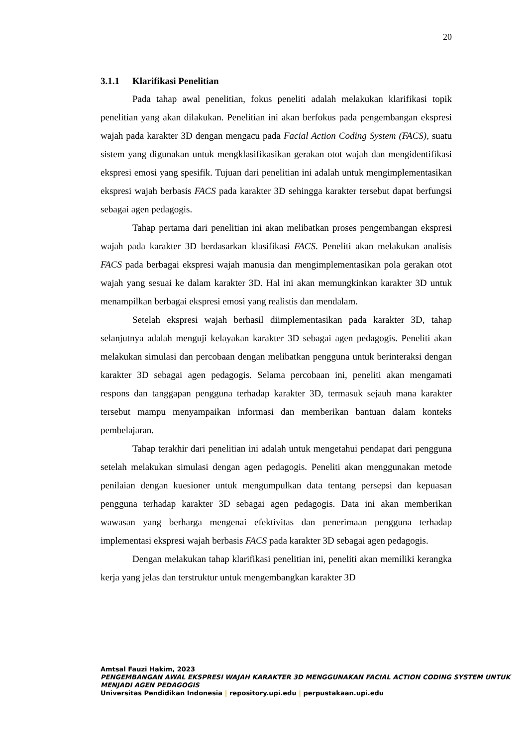20
3.1.1 Klarifikasi Penelitian
Pada tahap awal penelitian, fokus peneliti adalah melakukan klarifikasi topik penelitian yang akan dilakukan. Penelitian ini akan berfokus pada pengembangan ekspresi wajah pada karakter 3D dengan mengacu pada Facial Action Coding System (FACS), suatu sistem yang digunakan untuk mengklasifikasikan gerakan otot wajah dan mengidentifikasi ekspresi emosi yang spesifik. Tujuan dari penelitian ini adalah untuk mengimplementasikan ekspresi wajah berbasis FACS pada karakter 3D sehingga karakter tersebut dapat berfungsi sebagai agen pedagogis.
Tahap pertama dari penelitian ini akan melibatkan proses pengembangan ekspresi wajah pada karakter 3D berdasarkan klasifikasi FACS. Peneliti akan melakukan analisis FACS pada berbagai ekspresi wajah manusia dan mengimplementasikan pola gerakan otot wajah yang sesuai ke dalam karakter 3D. Hal ini akan memungkinkan karakter 3D untuk menampilkan berbagai ekspresi emosi yang realistis dan mendalam.
Setelah ekspresi wajah berhasil diimplementasikan pada karakter 3D, tahap selanjutnya adalah menguji kelayakan karakter 3D sebagai agen pedagogis. Peneliti akan melakukan simulasi dan percobaan dengan melibatkan pengguna untuk berinteraksi dengan karakter 3D sebagai agen pedagogis. Selama percobaan ini, peneliti akan mengamati respons dan tanggapan pengguna terhadap karakter 3D, termasuk sejauh mana karakter tersebut mampu menyampaikan informasi dan memberikan bantuan dalam konteks pembelajaran.
Tahap terakhir dari penelitian ini adalah untuk mengetahui pendapat dari pengguna setelah melakukan simulasi dengan agen pedagogis. Peneliti akan menggunakan metode penilaian dengan kuesioner untuk mengumpulkan data tentang persepsi dan kepuasan pengguna terhadap karakter 3D sebagai agen pedagogis. Data ini akan memberikan wawasan yang berharga mengenai efektivitas dan penerimaan pengguna terhadap implementasi ekspresi wajah berbasis FACS pada karakter 3D sebagai agen pedagogis.
Dengan melakukan tahap klarifikasi penelitian ini, peneliti akan memiliki kerangka kerja yang jelas dan terstruktur untuk mengembangkan karakter 3D
Amtsal Fauzi Hakim, 2023
PENGEMBANGAN AWAL EKSPRESI WAJAH KARAKTER 3D MENGGUNAKAN FACIAL ACTION CODING SYSTEM UNTUK MENJADI AGEN PEDAGOGIS
Universitas Pendidikan Indonesia | repository.upi.edu | perpustakaan.upi.edu